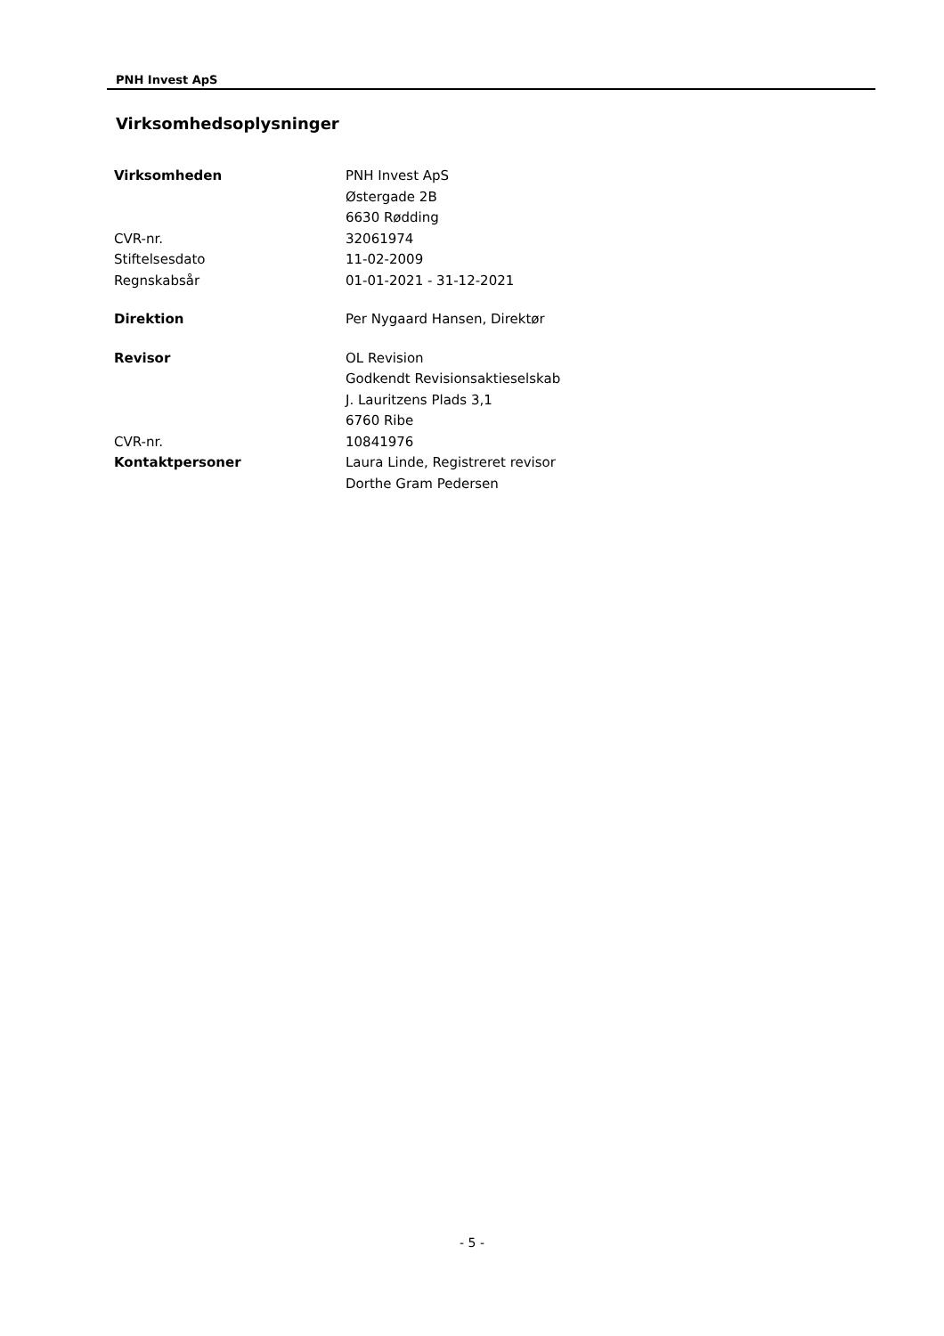PNH Invest ApS
Virksomhedsoplysninger
| Virksomheden | PNH Invest ApS Østergade 2B 6630 Rødding |
| CVR-nr. | 32061974 |
| Stiftelsesdato | 11-02-2009 |
| Regnskabsår | 01-01-2021 - 31-12-2021 |
| Direktion | Per Nygaard Hansen, Direktør |
| Revisor | OL Revision Godkendt Revisionsaktieselskab J. Lauritzens Plads 3,1 6760 Ribe |
| CVR-nr. | 10841976 |
| Kontaktpersoner | Laura Linde, Registreret revisor Dorthe Gram Pedersen |
- 5 -